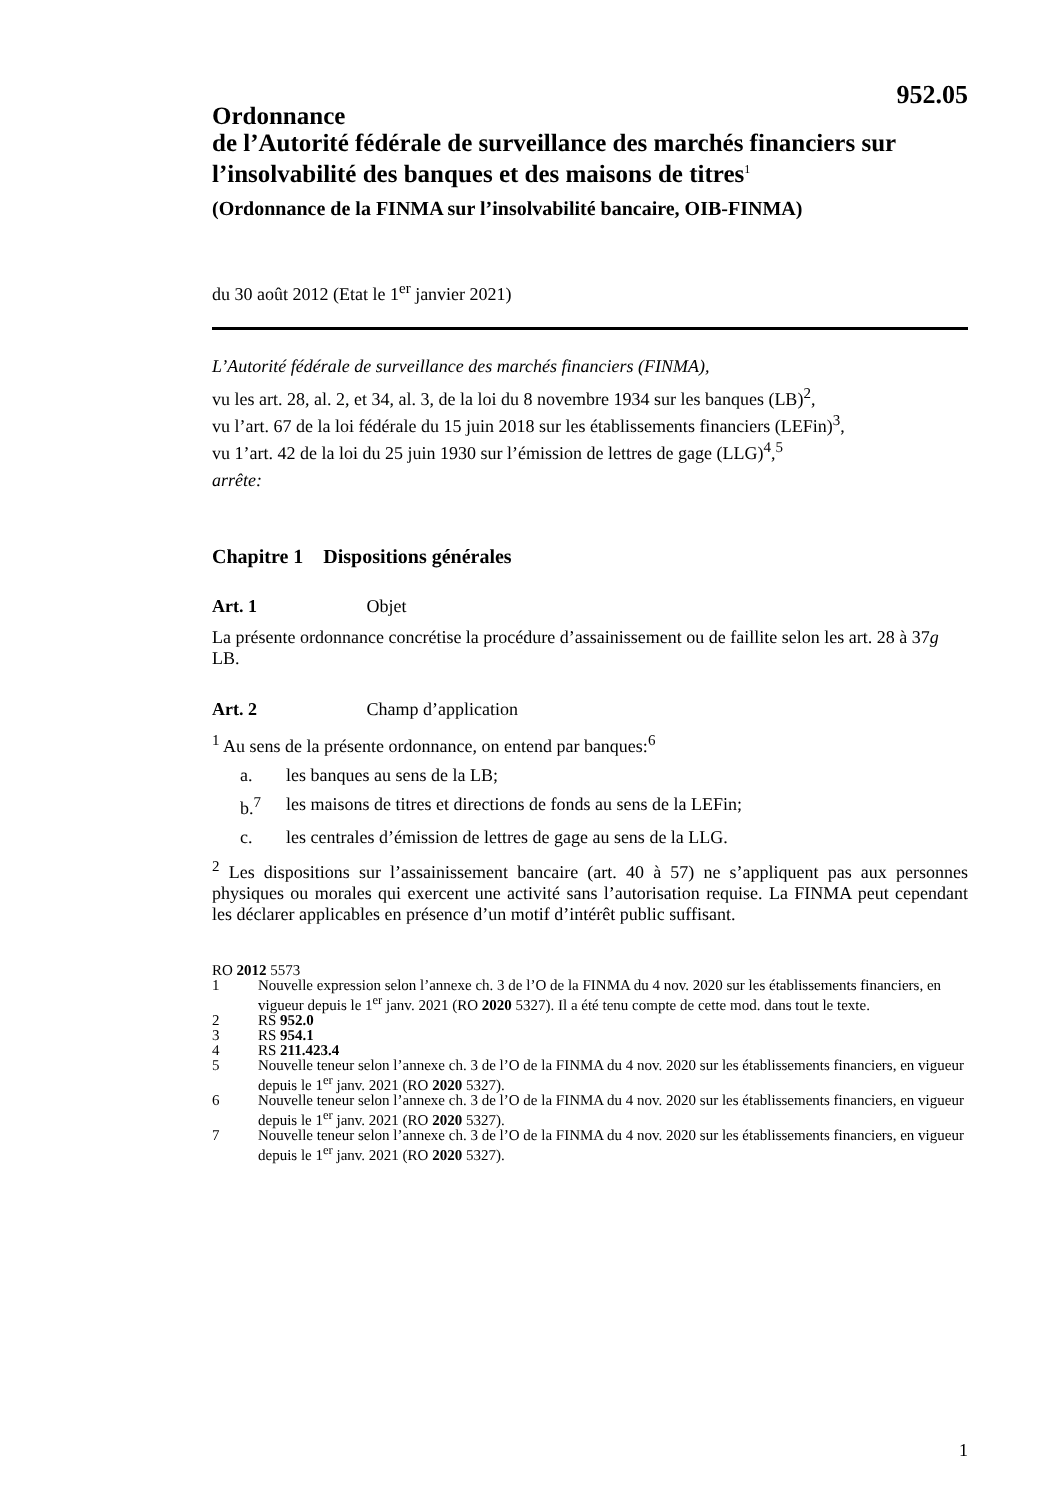952.05
Ordonnance
de l’Autorité fédérale de surveillance des marchés financiers sur l’insolvabilité des banques et des maisons de titres<sup>1</sup>
(Ordonnance de la FINMA sur l’insolvabilité bancaire, OIB-FINMA)
du 30 août 2012 (Etat le 1<sup>er</sup> janvier 2021)
L’Autorité fédérale de surveillance des marchés financiers (FINMA),
vu les art. 28, al. 2, et 34, al. 3, de la loi du 8 novembre 1934 sur les banques (LB)<sup>2</sup>,
vu l’art. 67 de la loi fédérale du 15 juin 2018 sur les établissements financiers (LEFin)<sup>3</sup>,
vu 1’art. 42 de la loi du 25 juin 1930 sur l’émission de lettres de gage (LLG)<sup>4</sup>,<sup>5</sup>
arrête:
Chapitre 1 Dispositions générales
Art. 1 Objet
La présente ordonnance concrétise la procédure d’assainissement ou de faillite selon les art. 28 à 37g LB.
Art. 2 Champ d’application
<sup>1</sup> Au sens de la présente ordonnance, on entend par banques:<sup>6</sup>
a. les banques au sens de la LB;
b.<sup>7</sup> les maisons de titres et directions de fonds au sens de la LEFin;
c. les centrales d’émission de lettres de gage au sens de la LLG.
<sup>2</sup> Les dispositions sur l’assainissement bancaire (art. 40 à 57) ne s’appliquent pas aux personnes physiques ou morales qui exercent une activité sans l’autorisation requise. La FINMA peut cependant les déclarer applicables en présence d’un motif d’intérêt public suffisant.
RO 2012 5573
1 Nouvelle expression selon l’annexe ch. 3 de l’O de la FINMA du 4 nov. 2020 sur les établissements financiers, en vigueur depuis le 1<sup>er</sup> janv. 2021 (RO 2020 5327). Il a été tenu compte de cette mod. dans tout le texte.
2 RS 952.0
3 RS 954.1
4 RS 211.423.4
5 Nouvelle teneur selon l’annexe ch. 3 de l’O de la FINMA du 4 nov. 2020 sur les établissements financiers, en vigueur depuis le 1<sup>er</sup> janv. 2021 (RO 2020 5327).
6 Nouvelle teneur selon l’annexe ch. 3 de l’O de la FINMA du 4 nov. 2020 sur les établissements financiers, en vigueur depuis le 1<sup>er</sup> janv. 2021 (RO 2020 5327).
7 Nouvelle teneur selon l’annexe ch. 3 de l’O de la FINMA du 4 nov. 2020 sur les établissements financiers, en vigueur depuis le 1<sup>er</sup> janv. 2021 (RO 2020 5327).
1